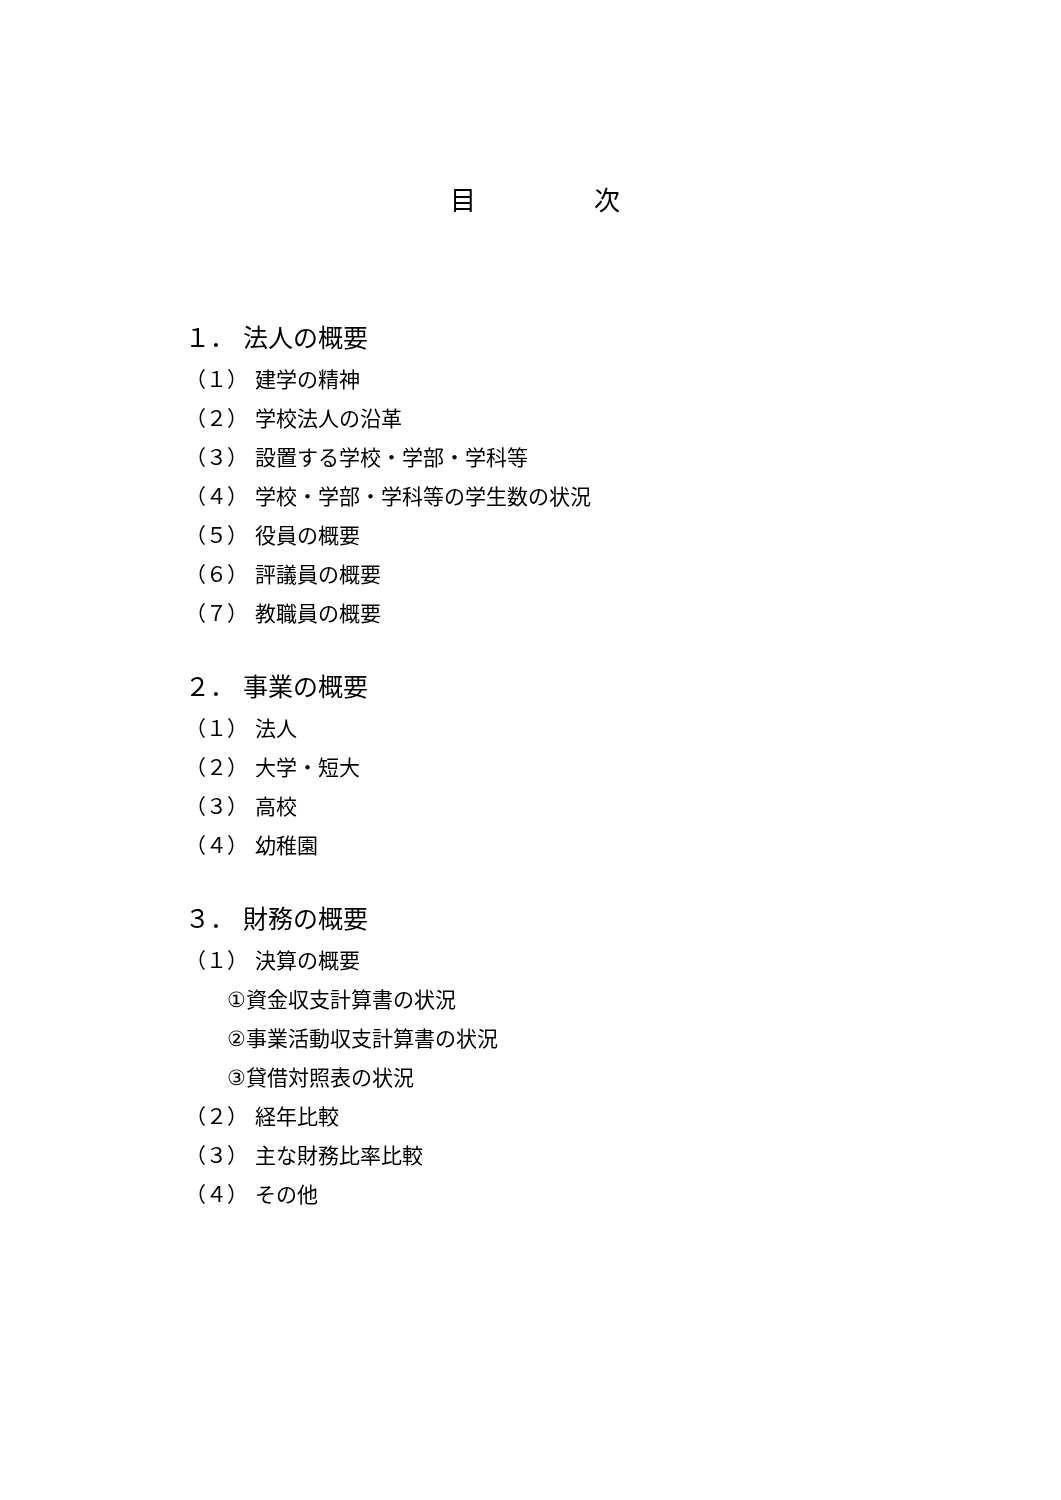目 次
１． 法人の概要
（１） 建学の精神
（２） 学校法人の沿革
（３） 設置する学校・学部・学科等
（４） 学校・学部・学科等の学生数の状況
（５） 役員の概要
（６） 評議員の概要
（７） 教職員の概要
２． 事業の概要
（１） 法人
（２） 大学・短大
（３） 高校
（４） 幼稚園
３． 財務の概要
（１） 決算の概要
①資金収支計算書の状況
②事業活動収支計算書の状況
③貸借対照表の状況
（２） 経年比較
（３） 主な財務比率比較
（４） その他